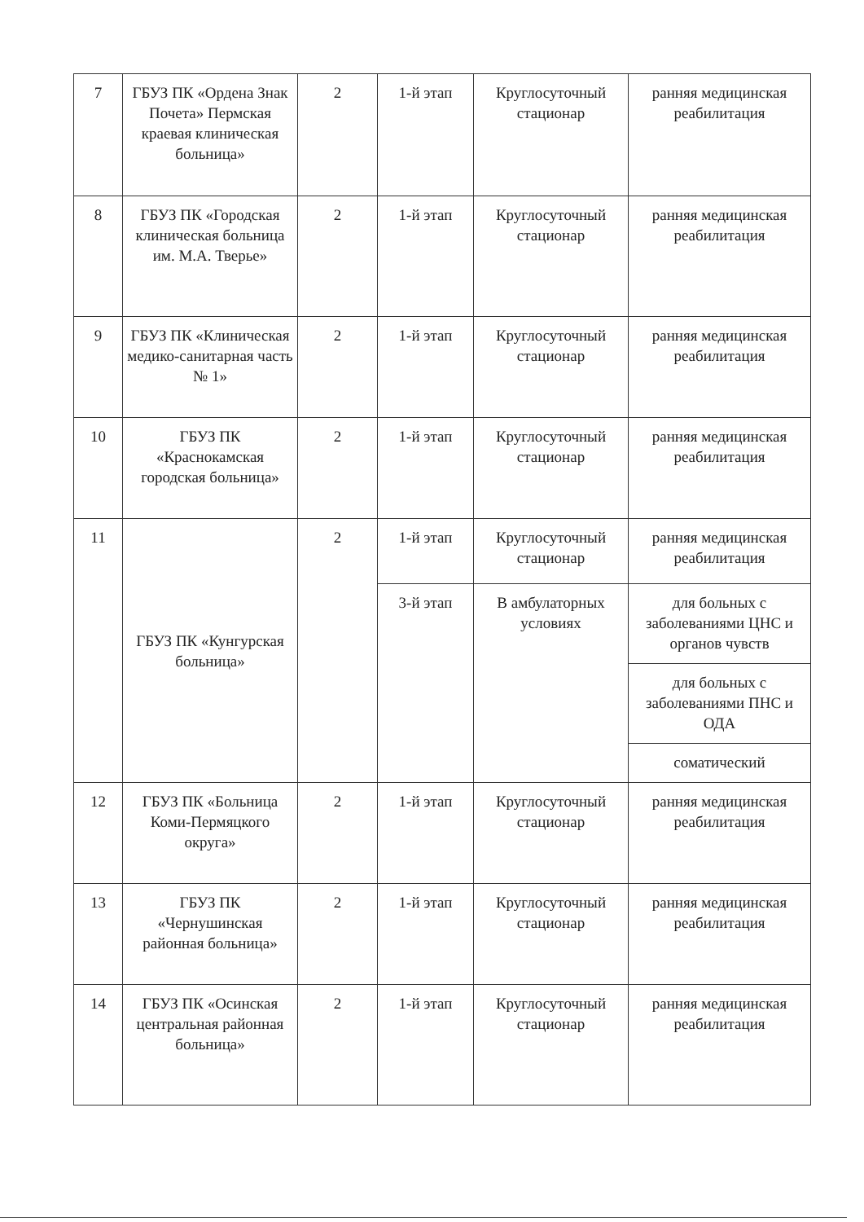| 7 | ГБУЗ ПК «Ордена Знак Почета» Пермская краевая клиническая больница» | 2 | 1-й этап | Круглосуточный стационар | ранняя медицинская реабилитация |
| 8 | ГБУЗ ПК «Городская клиническая больница им. М.А. Тверье» | 2 | 1-й этап | Круглосуточный стационар | ранняя медицинская реабилитация |
| 9 | ГБУЗ ПК «Клиническая медико-санитарная часть № 1» | 2 | 1-й этап | Круглосуточный стационар | ранняя медицинская реабилитация |
| 10 | ГБУЗ ПК «Краснокамская городская больница» | 2 | 1-й этап | Круглосуточный стационар | ранняя медицинская реабилитация |
| 11 | ГБУЗ ПК «Кунгурская больница» | 2 | 1-й этап | Круглосуточный стационар | ранняя медицинская реабилитация |
| | | | 3-й этап | В амбулаторных условиях | для больных с заболеваниями ЦНС и органов чувств |
| | | | | | для больных с заболеваниями ПНС и ОДА |
| | | | | | соматический |
| 12 | ГБУЗ ПК «Больница Коми-Пермяцкого округа» | 2 | 1-й этап | Круглосуточный стационар | ранняя медицинская реабилитация |
| 13 | ГБУЗ ПК «Чернушинская районная больница» | 2 | 1-й этап | Круглосуточный стационар | ранняя медицинская реабилитация |
| 14 | ГБУЗ ПК «Осинская центральная районная больница» | 2 | 1-й этап | Круглосуточный стационар | ранняя медицинская реабилитация |